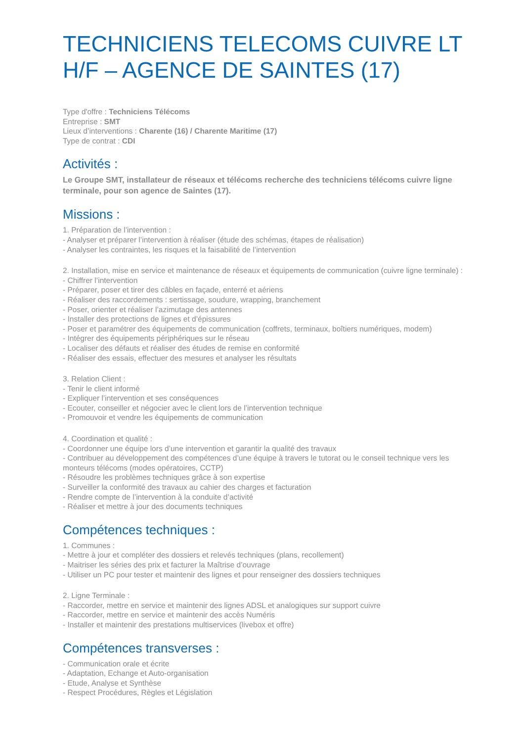TECHNICIENS TELECOMS CUIVRE LT H/F – AGENCE DE SAINTES (17)
Type d'offre : Techniciens Télécoms
Entreprise : SMT
Lieux d’interventions : Charente (16) / Charente Maritime (17)
Type de contrat : CDI
Activités :
Le Groupe SMT, installateur de réseaux et télécoms recherche des techniciens télécoms cuivre ligne terminale, pour son agence de Saintes (17).
Missions :
1. Préparation de l’intervention :
- Analyser et préparer l’intervention à réaliser (étude des schémas, étapes de réalisation)
- Analyser les contraintes, les risques et la faisabilité de l’intervention
2. Installation, mise en service et maintenance de réseaux et équipements de communication (cuivre ligne terminale) :
- Chiffrer l’intervention
- Préparer, poser et tirer des câbles en façade, enterré et aériens
- Réaliser des raccordements : sertissage, soudure, wrapping, branchement
- Poser, orienter et réaliser l’azimutage des antennes
- Installer des protections de lignes et d’épissures
- Poser et paramétrer des équipements de communication (coffrets, terminaux, boîtiers numériques, modem)
- Intégrer des équipements périphériques sur le réseau
- Localiser des défauts et réaliser des études de remise en conformité
- Réaliser des essais, effectuer des mesures et analyser les résultats
3. Relation Client :
- Tenir le client informé
- Expliquer l’intervention et ses conséquences
- Ecouter, conseiller et négocier avec le client lors de l’intervention technique
- Promouvoir et vendre les équipements de communication
4. Coordination et qualité :
- Coordonner une équipe lors d’une intervention et garantir la qualité des travaux
- Contribuer au développement des compétences d’une équipe à travers le tutorat ou le conseil technique vers les monteurs télécoms (modes opératoires, CCTP)
- Résoudre les problèmes techniques grâce à son expertise
- Surveiller la conformité des travaux au cahier des charges et facturation
- Rendre compte de l’intervention à la conduite d’activité
- Réaliser et mettre à jour des documents techniques
Compétences techniques :
1. Communes :
- Mettre à jour et compléter des dossiers et relevés techniques (plans, recollement)
- Maitriser les séries des prix et facturer la Maîtrise d’ouvrage
- Utiliser un PC pour tester et maintenir des lignes et pour renseigner des dossiers techniques
2. Ligne Terminale :
- Raccorder, mettre en service et maintenir des lignes ADSL et analogiques sur support cuivre
- Raccorder, mettre en service et maintenir des accès Numéris
- Installer et maintenir des prestations multiservices (livebox et offre)
Compétences transverses :
- Communication orale et écrite
- Adaptation, Echange et Auto-organisation
- Etude, Analyse et Synthèse
- Respect Procédures, Règles et Législation